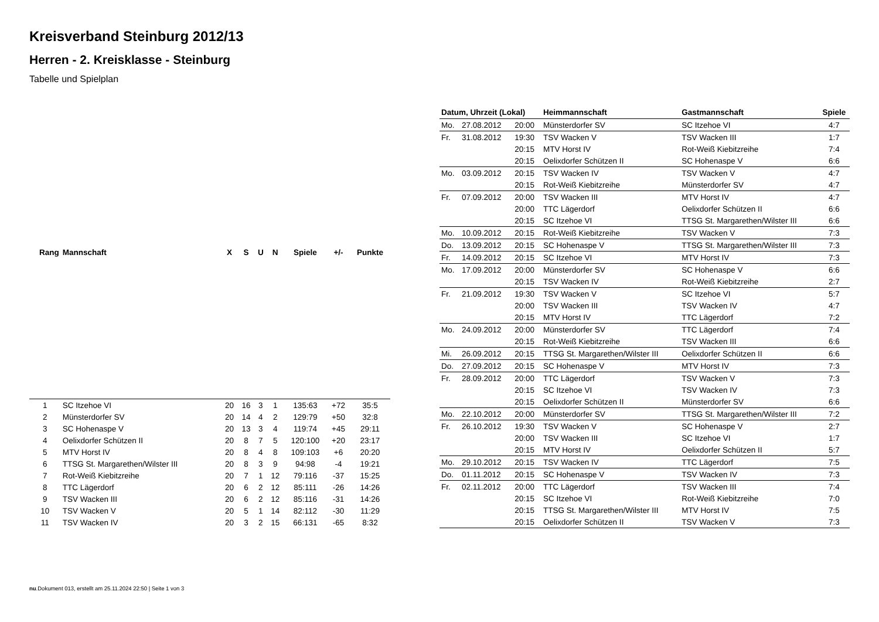Kreisverband Steinburg 2012/13
Herren - 2. Kreisklasse - Steinburg
Tabelle und Spielplan
| Rang | Mannschaft | X | S | U | N | Spiele | +/- | Punkte |
| --- | --- | --- | --- | --- | --- | --- | --- | --- |
| 1 | SC Itzehoe VI | 20 | 16 | 3 | 1 | 135:63 | +72 | 35:5 |
| 2 | Münsterdorfer SV | 20 | 14 | 4 | 2 | 129:79 | +50 | 32:8 |
| 3 | SC Hohenaspe V | 20 | 13 | 3 | 4 | 119:74 | +45 | 29:11 |
| 4 | Oelixdorfer Schützen II | 20 | 8 | 7 | 5 | 120:100 | +20 | 23:17 |
| 5 | MTV Horst IV | 20 | 8 | 4 | 8 | 109:103 | +6 | 20:20 |
| 6 | TTSG St. Margarethen/Wilster III | 20 | 8 | 3 | 9 | 94:98 | -4 | 19:21 |
| 7 | Rot-Weiß Kiebitzreihe | 20 | 7 | 1 | 12 | 79:116 | -37 | 15:25 |
| 8 | TTC Lägerdorf | 20 | 6 | 2 | 12 | 85:111 | -26 | 14:26 |
| 9 | TSV Wacken III | 20 | 6 | 2 | 12 | 85:116 | -31 | 14:26 |
| 10 | TSV Wacken V | 20 | 5 | 1 | 14 | 82:112 | -30 | 11:29 |
| 11 | TSV Wacken IV | 20 | 3 | 2 | 15 | 66:131 | -65 | 8:32 |
| Datum, Uhrzeit (Lokal) | | | Heimmannschaft | Gastmannschaft | Spiele |
| --- | --- | --- | --- | --- | --- |
| Mo. | 27.08.2012 | 20:00 | Münsterdorfer SV | SC Itzehoe VI | 4:7 |
| Fr. | 31.08.2012 | 19:30 | TSV Wacken V | TSV Wacken III | 1:7 |
| | | 20:15 | MTV Horst IV | Rot-Weiß Kiebitzreihe | 7:4 |
| | | 20:15 | Oelixdorfer Schützen II | SC Hohenaspe V | 6:6 |
| Mo. | 03.09.2012 | 20:15 | TSV Wacken IV | TSV Wacken V | 4:7 |
| | | 20:15 | Rot-Weiß Kiebitzreihe | Münsterdorfer SV | 4:7 |
| Fr. | 07.09.2012 | 20:00 | TSV Wacken III | MTV Horst IV | 4:7 |
| | | 20:00 | TTC Lägerdorf | Oelixdorfer Schützen II | 6:6 |
| | | 20:15 | SC Itzehoe VI | TTSG St. Margarethen/Wilster III | 6:6 |
| Mo. | 10.09.2012 | 20:15 | Rot-Weiß Kiebitzreihe | TSV Wacken V | 7:3 |
| Do. | 13.09.2012 | 20:15 | SC Hohenaspe V | TTSG St. Margarethen/Wilster III | 7:3 |
| Fr. | 14.09.2012 | 20:15 | SC Itzehoe VI | MTV Horst IV | 7:3 |
| Mo. | 17.09.2012 | 20:00 | Münsterdorfer SV | SC Hohenaspe V | 6:6 |
| | | 20:15 | TSV Wacken IV | Rot-Weiß Kiebitzreihe | 2:7 |
| Fr. | 21.09.2012 | 19:30 | TSV Wacken V | SC Itzehoe VI | 5:7 |
| | | 20:00 | TSV Wacken III | TSV Wacken IV | 4:7 |
| | | 20:15 | MTV Horst IV | TTC Lägerdorf | 7:2 |
| Mo. | 24.09.2012 | 20:00 | Münsterdorfer SV | TTC Lägerdorf | 7:4 |
| | | 20:15 | Rot-Weiß Kiebitzreihe | TSV Wacken III | 6:6 |
| Mi. | 26.09.2012 | 20:15 | TTSG St. Margarethen/Wilster III | Oelixdorfer Schützen II | 6:6 |
| Do. | 27.09.2012 | 20:15 | SC Hohenaspe V | MTV Horst IV | 7:3 |
| Fr. | 28.09.2012 | 20:00 | TTC Lägerdorf | TSV Wacken V | 7:3 |
| | | 20:15 | SC Itzehoe VI | TSV Wacken IV | 7:3 |
| | | 20:15 | Oelixdorfer Schützen II | Münsterdorfer SV | 6:6 |
| Mo. | 22.10.2012 | 20:00 | Münsterdorfer SV | TTSG St. Margarethen/Wilster III | 7:2 |
| Fr. | 26.10.2012 | 19:30 | TSV Wacken V | SC Hohenaspe V | 2:7 |
| | | 20:00 | TSV Wacken III | SC Itzehoe VI | 1:7 |
| | | 20:15 | MTV Horst IV | Oelixdorfer Schützen II | 5:7 |
| Mo. | 29.10.2012 | 20:15 | TSV Wacken IV | TTC Lägerdorf | 7:5 |
| Do. | 01.11.2012 | 20:15 | SC Hohenaspe V | TSV Wacken IV | 7:3 |
| Fr. | 02.11.2012 | 20:00 | TTC Lägerdorf | TSV Wacken III | 7:4 |
| | | 20:15 | SC Itzehoe VI | Rot-Weiß Kiebitzreihe | 7:0 |
| | | 20:15 | TTSG St. Margarethen/Wilster III | MTV Horst IV | 7:5 |
| | | 20:15 | Oelixdorfer Schützen II | TSV Wacken V | 7:3 |
nu.Dokument 013, erstellt am 25.11.2024 22:50 | Seite 1 von 3